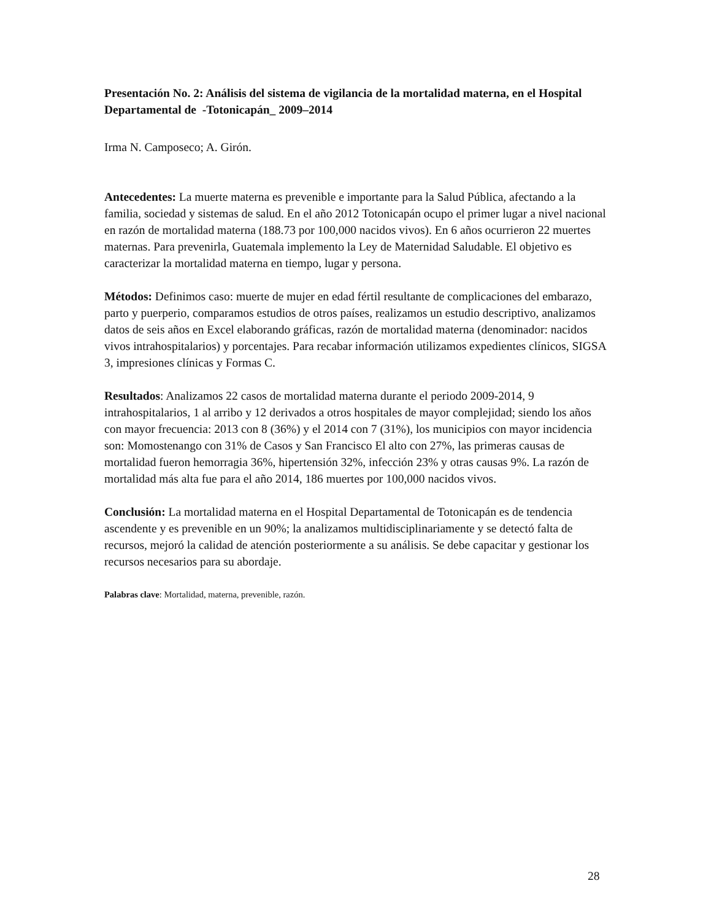Presentación No. 2: Análisis del sistema de vigilancia de la mortalidad materna, en el Hospital Departamental de -Totonicapán_ 2009–2014
Irma N. Camposeco; A. Girón.
Antecedentes: La muerte materna es prevenible e importante para la Salud Pública, afectando a la familia, sociedad y sistemas de salud. En el año 2012 Totonicapán ocupo el primer lugar a nivel nacional en razón de mortalidad materna (188.73 por 100,000 nacidos vivos). En 6 años ocurrieron 22 muertes maternas. Para prevenirla, Guatemala implemento la Ley de Maternidad Saludable. El objetivo es caracterizar la mortalidad materna en tiempo, lugar y persona.
Métodos: Definimos caso: muerte de mujer en edad fértil resultante de complicaciones del embarazo, parto y puerperio, comparamos estudios de otros países, realizamos un estudio descriptivo, analizamos datos de seis años en Excel elaborando gráficas, razón de mortalidad materna (denominador: nacidos vivos intrahospitalarios) y porcentajes. Para recabar información utilizamos expedientes clínicos, SIGSA 3, impresiones clínicas y Formas C.
Resultados: Analizamos 22 casos de mortalidad materna durante el periodo 2009-2014, 9 intrahospitalarios, 1 al arribo y 12 derivados a otros hospitales de mayor complejidad; siendo los años con mayor frecuencia: 2013 con 8 (36%) y el 2014 con 7 (31%), los municipios con mayor incidencia son: Momostenango con 31% de Casos y San Francisco El alto con 27%, las primeras causas de mortalidad fueron hemorragia 36%, hipertensión 32%, infección 23% y otras causas 9%. La razón de mortalidad más alta fue para el año 2014, 186 muertes por 100,000 nacidos vivos.
Conclusión: La mortalidad materna en el Hospital Departamental de Totonicapán es de tendencia ascendente y es prevenible en un 90%; la analizamos multidisciplinariamente y se detectó falta de recursos, mejoró la calidad de atención posteriormente a su análisis. Se debe capacitar y gestionar los recursos necesarios para su abordaje.
Palabras clave: Mortalidad, materna, prevenible, razón.
28